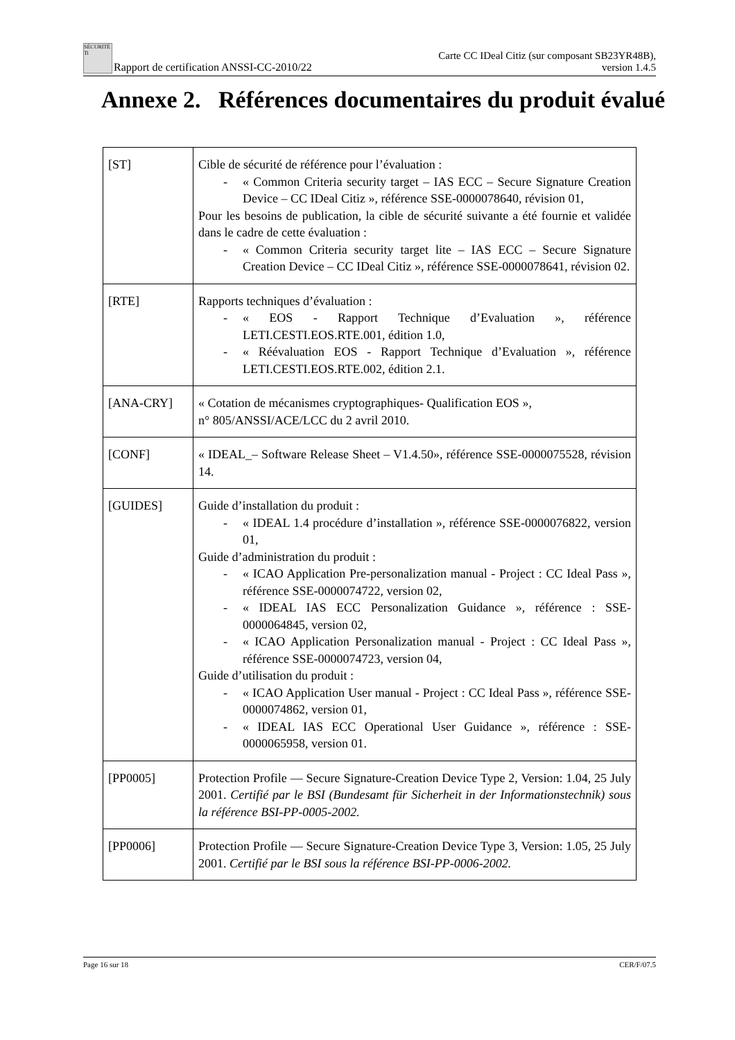SÉCURITÉ Ti Rapport de certification ANSSI-CC-2010/22
Carte CC IDeal Citiz (sur composant SB23YR48B),
version 1.4.5
Annexe 2. Références documentaires du produit évalué
| [ST] | Cible de sécurité de référence pour l’évaluation : - « Common Criteria security target – IAS ECC – Secure Signature Creation Device – CC IDeal Citiz », référence SSE-0000078640, révision 01, Pour les besoins de publication, la cible de sécurité suivante a été fournie et validée dans le cadre de cette évaluation : - « Common Criteria security target lite – IAS ECC – Secure Signature Creation Device – CC IDeal Citiz », référence SSE-0000078641, révision 02. |
| [RTE] | Rapports techniques d’évaluation : - « EOS - Rapport Technique d’Evaluation », référence LETI.CESTI.EOS.RTE.001, édition 1.0, - « Réévaluation EOS - Rapport Technique d’Evaluation », référence LETI.CESTI.EOS.RTE.002, édition 2.1. |
| [ANA-CRY] | « Cotation de mécanismes cryptographiques- Qualification EOS », n° 805/ANSSI/ACE/LCC du 2 avril 2010. |
| [CONF] | « IDEAL_– Software Release Sheet – V1.4.50», référence SSE-0000075528, révision 14. |
| [GUIDES] | Guide d’installation du produit : - « IDEAL 1.4 procédure d’installation », référence SSE-0000076822, version 01, Guide d’administration du produit : - « ICAO Application Pre-personalization manual - Project : CC Ideal Pass », référence SSE-0000074722, version 02, - « IDEAL IAS ECC Personalization Guidance », référence : SSE-0000064845, version 02, - « ICAO Application Personalization manual - Project : CC Ideal Pass », référence SSE-0000074723, version 04, Guide d’utilisation du produit : - « ICAO Application User manual - Project : CC Ideal Pass », référence SSE-0000074862, version 01, - « IDEAL IAS ECC Operational User Guidance », référence : SSE-0000065958, version 01. |
| [PP0005] | Protection Profile — Secure Signature-Creation Device Type 2, Version: 1.04, 25 July 2001. Certifié par le BSI (Bundesamt für Sicherheit in der Informationstechnik) sous la référence BSI-PP-0005-2002. |
| [PP0006] | Protection Profile — Secure Signature-Creation Device Type 3, Version: 1.05, 25 July 2001. Certifié par le BSI sous la référence BSI-PP-0006-2002. |
Page 16 sur 18 CER/F/07.5